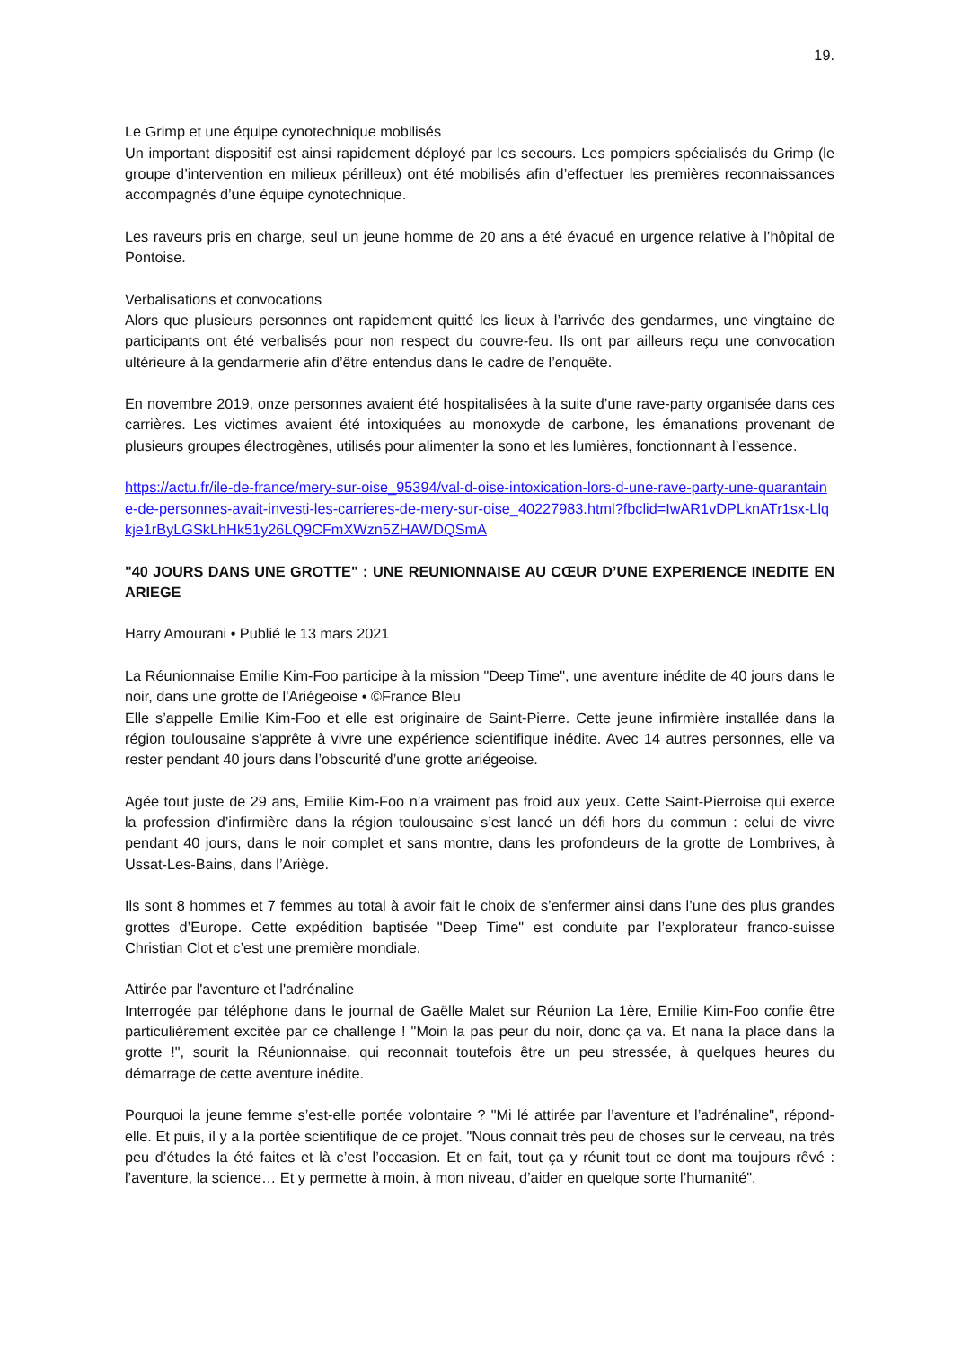19.
Le Grimp et une équipe cynotechnique mobilisés
Un important dispositif est ainsi rapidement déployé par les secours. Les pompiers spécialisés du Grimp (le groupe d’intervention en milieux périlleux) ont été mobilisés afin d’effectuer les premières reconnaissances accompagnés d’une équipe cynotechnique.
Les raveurs pris en charge, seul un jeune homme de 20 ans a été évacué en urgence relative à l’hôpital de Pontoise.
Verbalisations et convocations
Alors que plusieurs personnes ont rapidement quitté les lieux à l’arrivée des gendarmes, une vingtaine de participants ont été verbalisés pour non respect du couvre-feu. Ils ont par ailleurs reçu une convocation ultérieure à la gendarmerie afin d’être entendus dans le cadre de l’enquête.
En novembre 2019, onze personnes avaient été hospitalisées à la suite d’une rave-party organisée dans ces carrières. Les victimes avaient été intoxiquées au monoxyde de carbone, les émanations provenant de plusieurs groupes électrogènes, utilisés pour alimenter la sono et les lumières, fonctionnant à l’essence.
https://actu.fr/ile-de-france/mery-sur-oise_95394/val-d-oise-intoxication-lors-d-une-rave-party-une-quarantaine-de-personnes-avait-investi-les-carrieres-de-mery-sur-oise_40227983.html?fbclid=IwAR1vDPLknATr1sx-Llqkje1rByLGSkLhHk51y26LQ9CFmXWzn5ZHAWDQSmA
"40 JOURS DANS UNE GROTTE" : UNE REUNIONNAISE AU CŒUR D’UNE EXPERIENCE INEDITE EN ARIEGE
Harry Amourani • Publié le 13 mars 2021
La Réunionnaise Emilie Kim-Foo participe à la mission "Deep Time", une aventure inédite de 40 jours dans le noir, dans une grotte de l'Ariégeoise • ©France Bleu
Elle s’appelle Emilie Kim-Foo et elle est originaire de Saint-Pierre. Cette jeune infirmière installée dans la région toulousaine s'apprête à vivre une expérience scientifique inédite. Avec 14 autres personnes, elle va rester pendant 40 jours dans l’obscurité d’une grotte ariégeoise.
Agée tout juste de 29 ans, Emilie Kim-Foo n’a vraiment pas froid aux yeux. Cette Saint-Pierroise qui exerce la profession d’infirmière dans la région toulousaine s’est lancé un défi hors du commun : celui de vivre pendant 40 jours, dans le noir complet et sans montre, dans les profondeurs de la grotte de Lombrives, à Ussat-Les-Bains, dans l’Ariège.
Ils sont 8 hommes et 7 femmes au total à avoir fait le choix de s’enfermer ainsi dans l’une des plus grandes grottes d’Europe. Cette expédition baptisée "Deep Time" est conduite par l’explorateur franco-suisse Christian Clot et c’est une première mondiale.
Attirée par l'aventure et l'adrénaline
Interrogée par téléphone dans le journal de Gaëlle Malet sur Réunion La 1ère, Emilie Kim-Foo confie être particulièrement excitée par ce challenge ! "Moin la pas peur du noir, donc ça va. Et nana la place dans la grotte !", sourit la Réunionnaise, qui reconnait toutefois être un peu stressée, à quelques heures du démarrage de cette aventure inédite.
Pourquoi la jeune femme s’est-elle portée volontaire ? "Mi lé attirée par l’aventure et l’adrénaline", répond-elle. Et puis, il y a la portée scientifique de ce projet. "Nous connait très peu de choses sur le cerveau, na très peu d’études la été faites et là c’est l’occasion. Et en fait, tout ça y réunit tout ce dont ma toujours rêvé : l’aventure, la science… Et y permette à moin, à mon niveau, d’aider en quelque sorte l’humanité".